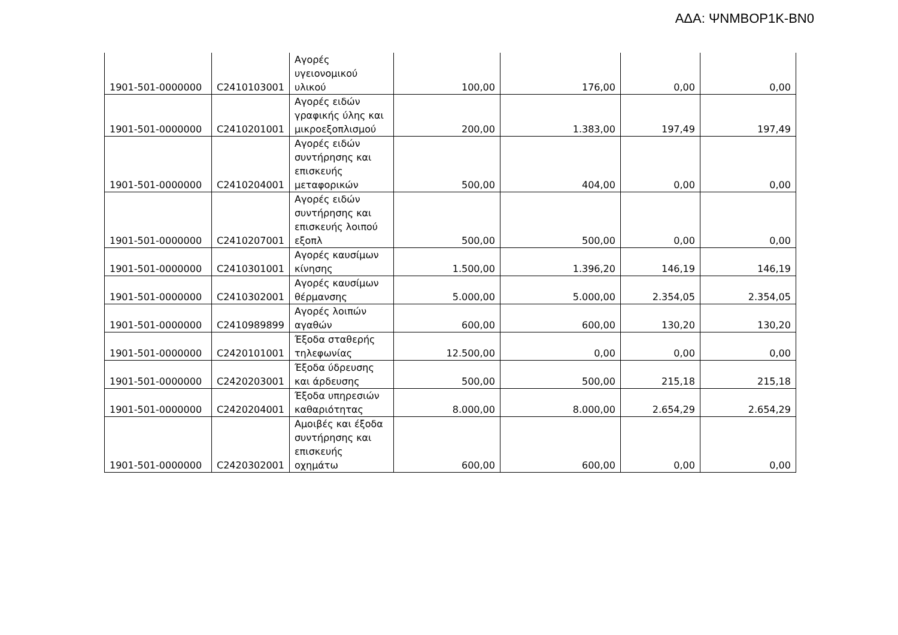ΑΔΑ: ΨΝΜΒΟΡ1Κ-ΒΝ0
| 1901-501-0000000 | C2410103001 | Αγορές υγειονομικού υλικού | 100,00 | 176,00 | 0,00 | 0,00 |
| 1901-501-0000000 | C2410201001 | Αγορές ειδών γραφικής ύλης και μικροεξοπλισμού | 200,00 | 1.383,00 | 197,49 | 197,49 |
| 1901-501-0000000 | C2410204001 | Αγορές ειδών συντήρησης και επισκευής μεταφορικών | 500,00 | 404,00 | 0,00 | 0,00 |
| 1901-501-0000000 | C2410207001 | Αγορές ειδών συντήρησης και επισκευής λοιπού εξοπλ | 500,00 | 500,00 | 0,00 | 0,00 |
| 1901-501-0000000 | C2410301001 | Αγορές καυσίμων κίνησης | 1.500,00 | 1.396,20 | 146,19 | 146,19 |
| 1901-501-0000000 | C2410302001 | Αγορές καυσίμων θέρμανσης | 5.000,00 | 5.000,00 | 2.354,05 | 2.354,05 |
| 1901-501-0000000 | C2410989899 | Αγορές λοιπών αγαθών | 600,00 | 600,00 | 130,20 | 130,20 |
| 1901-501-0000000 | C2420101001 | Έξοδα σταθερής τηλεφωνίας | 12.500,00 | 0,00 | 0,00 | 0,00 |
| 1901-501-0000000 | C2420203001 | Έξοδα ύδρευσης και άρδευσης | 500,00 | 500,00 | 215,18 | 215,18 |
| 1901-501-0000000 | C2420204001 | Έξοδα υπηρεσιών καθαριότητας | 8.000,00 | 8.000,00 | 2.654,29 | 2.654,29 |
| 1901-501-0000000 | C2420302001 | Αμοιβές και έξοδα συντήρησης και επισκευής οχημάτω | 600,00 | 600,00 | 0,00 | 0,00 |